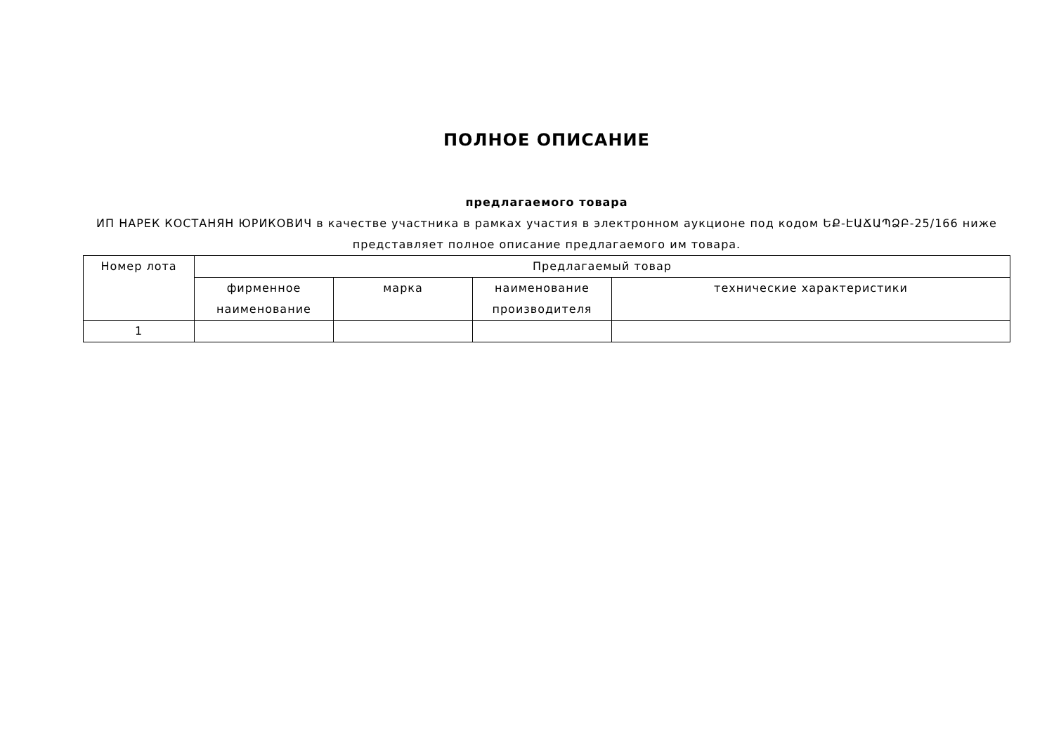ПОЛНОЕ ОПИСАНИЕ
предлагаемого товара
ИП НАРЕК КОСТАНЯН ЮРИКОВИЧ в качестве участника в рамках участия в электронном аукционе под кодом ԵՔ-ԷԱՃԱՊՁԲ-25/166 ниже представляет полное описание предлагаемого им товара.
| Номер лота | Предлагаемый товар | | | |
| --- | --- | --- | --- | --- |
| | фирменное наименование | марка | наименование производителя | технические характеристики |
| 1 | | | | |